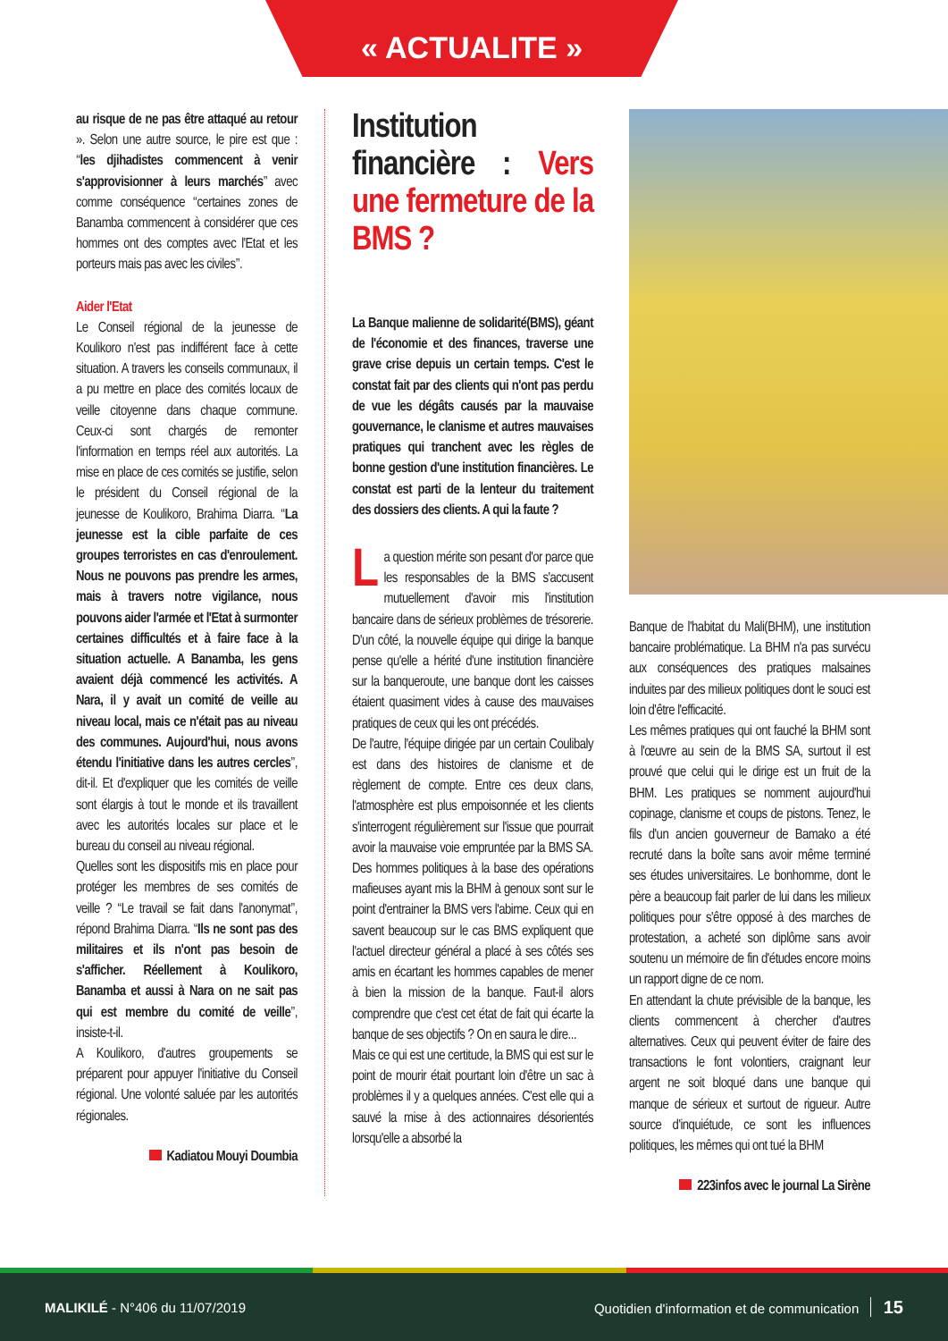« ACTUALITE »
au risque de ne pas être attaqué au retour ». Selon une autre source, le pire est que : ‘‘les djihadistes commencent à venir s'approvisionner à leurs marchés’’ avec comme conséquence ‘‘certaines zones de Banamba commencent à considérer que ces hommes ont des comptes avec l'Etat et les porteurs mais pas avec les civiles’’.
Aider l'Etat
Le Conseil régional de la jeunesse de Koulikoro n'est pas indifférent face à cette situation. A travers les conseils communaux, il a pu mettre en place des comités locaux de veille citoyenne dans chaque commune. Ceux-ci sont chargés de remonter l'information en temps réel aux autorités. La mise en place de ces comités se justifie, selon le président du Conseil régional de la jeunesse de Koulikoro, Brahima Diarra. ‘‘La jeunesse est la cible parfaite de ces groupes terroristes en cas d'enroulement. Nous ne pouvons pas prendre les armes, mais à travers notre vigilance, nous pouvons aider l'armée et l'Etat à surmonter certaines difficultés et à faire face à la situation actuelle. A Banamba, les gens avaient déjà commencé les activités. A Nara, il y avait un comité de veille au niveau local, mais ce n'était pas au niveau des communes. Aujourd'hui, nous avons étendu l'initiative dans les autres cercles’’, dit-il. Et d'expliquer que les comités de veille sont élargis à tout le monde et ils travaillent avec les autorités locales sur place et le bureau du conseil au niveau régional.
Quelles sont les dispositifs mis en place pour protéger les membres de ses comités de veille ? ‘‘Le travail se fait dans l'anonymat’’, répond Brahima Diarra. ‘‘Ils ne sont pas des militaires et ils n'ont pas besoin de s'afficher. Réellement à Koulikoro, Banamba et aussi à Nara on ne sait pas qui est membre du comité de veille’’, insiste-t-il.
A Koulikoro, d'autres groupements se préparent pour appuyer l'initiative du Conseil régional. Une volonté saluée par les autorités régionales.
Kadiatou Mouyi Doumbia
Institution financière : Vers une fermeture de la BMS ?
La Banque malienne de solidarité(BMS), géant de l'économie et des finances, traverse une grave crise depuis un certain temps. C'est le constat fait par des clients qui n'ont pas perdu de vue les dégâts causés par la mauvaise gouvernance, le clanisme et autres mauvaises pratiques qui tranchent avec les règles de bonne gestion d'une institution financières. Le constat est parti de la lenteur du traitement des dossiers des clients. A qui la faute ?
La question mérite son pesant d'or parce que les responsables de la BMS s'accusent mutuellement d'avoir mis l'institution bancaire dans de sérieux problèmes de trésorerie. D'un côté, la nouvelle équipe qui dirige la banque pense qu'elle a hérité d'une institution financière sur la banqueroute, une banque dont les caisses étaient quasiment vides à cause des mauvaises pratiques de ceux qui les ont précédés.
De l'autre, l'équipe dirigée par un certain Coulibaly est dans des histoires de clanisme et de règlement de compte. Entre ces deux clans, l'atmosphère est plus empoisonnée et les clients s'interrogent régulièrement sur l'issue que pourrait avoir la mauvaise voie empruntée par la BMS SA. Des hommes politiques à la base des opérations mafieuses ayant mis la BHM à genoux sont sur le point d'entrainer la BMS vers l'abime. Ceux qui en savent beaucoup sur le cas BMS expliquent que l'actuel directeur général a placé à ses côtés ses amis en écartant les hommes capables de mener à bien la mission de la banque. Faut-il alors comprendre que c'est cet état de fait qui écarte la banque de ses objectifs ? On en saura le dire...
Mais ce qui est une certitude, la BMS qui est sur le point de mourir était pourtant loin d'être un sac à problèmes il y a quelques années. C'est elle qui a sauvé la mise à des actionnaires désorientés lorsqu'elle a absorbé la
Banque de l'habitat du Mali(BHM), une institution bancaire problématique. La BHM n'a pas survécu aux conséquences des pratiques malsaines induites par des milieux politiques dont le souci est loin d'être l'efficacité.
Les mêmes pratiques qui ont fauché la BHM sont à l'œuvre au sein de la BMS SA, surtout il est prouvé que celui qui le dirige est un fruit de la BHM. Les pratiques se nomment aujourd'hui copinage, clanisme et coups de pistons. Tenez, le fils d'un ancien gouverneur de Bamako a été recruté dans la boîte sans avoir même terminé ses études universitaires. Le bonhomme, dont le père a beaucoup fait parler de lui dans les milieux politiques pour s'être opposé à des marches de protestation, a acheté son diplôme sans avoir soutenu un mémoire de fin d'études encore moins un rapport digne de ce nom.
En attendant la chute prévisible de la banque, les clients commencent à chercher d'autres alternatives. Ceux qui peuvent éviter de faire des transactions le font volontiers, craignant leur argent ne soit bloqué dans une banque qui manque de sérieux et surtout de rigueur. Autre source d'inquiétude, ce sont les influences politiques, les mêmes qui ont tué la BHM
223infos avec le journal La Sirène
MALIKILÉ - N°406 du 11/07/2019
Quotidien d'information et de communication 15